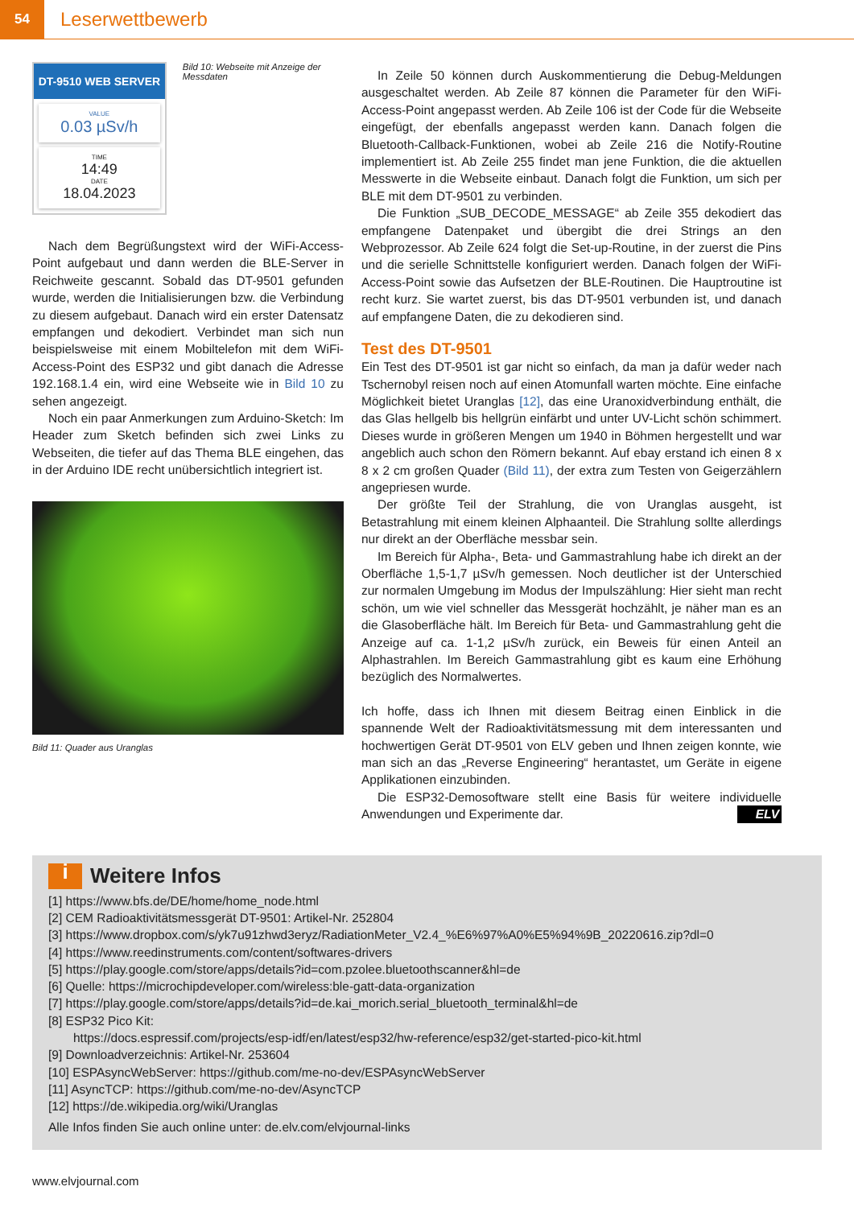54
Leserwettbewerb
DT-9510 WEB SERVER
VALUE
0.03 µSv/h
TIME
14:49
DATE
18.04.2023
Bild 10: Webseite mit Anzeige der Messdaten
Nach dem Begrüßungstext wird der WiFi-Access-Point aufgebaut und dann werden die BLE-Server in Reichweite gescannt. Sobald das DT-9501 gefunden wurde, werden die Initialisierungen bzw. die Verbindung zu diesem aufgebaut. Danach wird ein erster Datensatz empfangen und dekodiert. Verbindet man sich nun beispielsweise mit einem Mobiltelefon mit dem WiFi-Access-Point des ESP32 und gibt danach die Adresse 192.168.1.4 ein, wird eine Webseite wie in Bild 10 zu sehen angezeigt.
Noch ein paar Anmerkungen zum Arduino-Sketch: Im Header zum Sketch befinden sich zwei Links zu Webseiten, die tiefer auf das Thema BLE eingehen, das in der Arduino IDE recht unübersichtlich integriert ist.
Bild 11: Quader aus Uranglas
In Zeile 50 können durch Auskommentierung die Debug-Meldungen ausgeschaltet werden. Ab Zeile 87 können die Parameter für den WiFi-Access-Point angepasst werden. Ab Zeile 106 ist der Code für die Webseite eingefügt, der ebenfalls angepasst werden kann. Danach folgen die Bluetooth-Callback-Funktionen, wobei ab Zeile 216 die Notify-Routine implementiert ist. Ab Zeile 255 findet man jene Funktion, die die aktuellen Messwerte in die Webseite einbaut. Danach folgt die Funktion, um sich per BLE mit dem DT-9501 zu verbinden.
Die Funktion „SUB_DECODE_MESSAGE“ ab Zeile 355 dekodiert das empfangene Datenpaket und übergibt die drei Strings an den Webprozessor. Ab Zeile 624 folgt die Set-up-Routine, in der zuerst die Pins und die serielle Schnittstelle konfiguriert werden. Danach folgen der WiFi-Access-Point sowie das Aufsetzen der BLE-Routinen. Die Hauptroutine ist recht kurz. Sie wartet zuerst, bis das DT-9501 verbunden ist, und danach auf empfangene Daten, die zu dekodieren sind.
Test des DT-9501
Ein Test des DT-9501 ist gar nicht so einfach, da man ja dafür weder nach Tschernobyl reisen noch auf einen Atomunfall warten möchte. Eine einfache Möglichkeit bietet Uranglas [12], das eine Uranoxidverbindung enthält, die das Glas hellgelb bis hellgrün einfärbt und unter UV-Licht schön schimmert. Dieses wurde in größeren Mengen um 1940 in Böhmen hergestellt und war angeblich auch schon den Römern bekannt. Auf ebay erstand ich einen 8 x 8 x 2 cm großen Quader (Bild 11), der extra zum Testen von Geigerzählern angepriesen wurde.
Der größte Teil der Strahlung, die von Uranglas ausgeht, ist Betastrahlung mit einem kleinen Alphaanteil. Die Strahlung sollte allerdings nur direkt an der Oberfläche messbar sein.
Im Bereich für Alpha-, Beta- und Gammastrahlung habe ich direkt an der Oberfläche 1,5-1,7 µSv/h gemessen. Noch deutlicher ist der Unterschied zur normalen Umgebung im Modus der Impulszählung: Hier sieht man recht schön, um wie viel schneller das Messgerät hochzählt, je näher man es an die Glasoberfläche hält. Im Bereich für Beta- und Gammastrahlung geht die Anzeige auf ca. 1-1,2 µSv/h zurück, ein Beweis für einen Anteil an Alphastrahlen. Im Bereich Gammastrahlung gibt es kaum eine Erhöhung bezüglich des Normalwertes.
Ich hoffe, dass ich Ihnen mit diesem Beitrag einen Einblick in die spannende Welt der Radioaktivitätsmessung mit dem interessanten und hochwertigen Gerät DT-9501 von ELV geben und Ihnen zeigen konnte, wie man sich an das „Reverse Engineering“ herantastet, um Geräte in eigene Applikationen einzubinden.
Die ESP32-Demosoftware stellt eine Basis für weitere individuelle Anwendungen und Experimente dar. ELV
i Weitere Infos
[1] https://www.bfs.de/DE/home/home_node.html
[2] CEM Radioaktivitätsmessgerät DT-9501: Artikel-Nr. 252804
[3] https://www.dropbox.com/s/yk7u91zhwd3eryz/RadiationMeter_V2.4_%E6%97%A0%E5%94%9B_20220616.zip?dl=0
[4] https://www.reedinstruments.com/content/softwares-drivers
[5] https://play.google.com/store/apps/details?id=com.pzolee.bluetoothscanner&hl=de
[6] Quelle: https://microchipdeveloper.com/wireless:ble-gatt-data-organization
[7] https://play.google.com/store/apps/details?id=de.kai_morich.serial_bluetooth_terminal&hl=de
[8] ESP32 Pico Kit:
https://docs.espressif.com/projects/esp-idf/en/latest/esp32/hw-reference/esp32/get-started-pico-kit.html
[9] Downloadverzeichnis: Artikel-Nr. 253604
[10] ESPAsyncWebServer: https://github.com/me-no-dev/ESPAsyncWebServer
[11] AsyncTCP: https://github.com/me-no-dev/AsyncTCP
[12] https://de.wikipedia.org/wiki/Uranglas
Alle Infos finden Sie auch online unter: de.elv.com/elvjournal-links
www.elvjournal.com